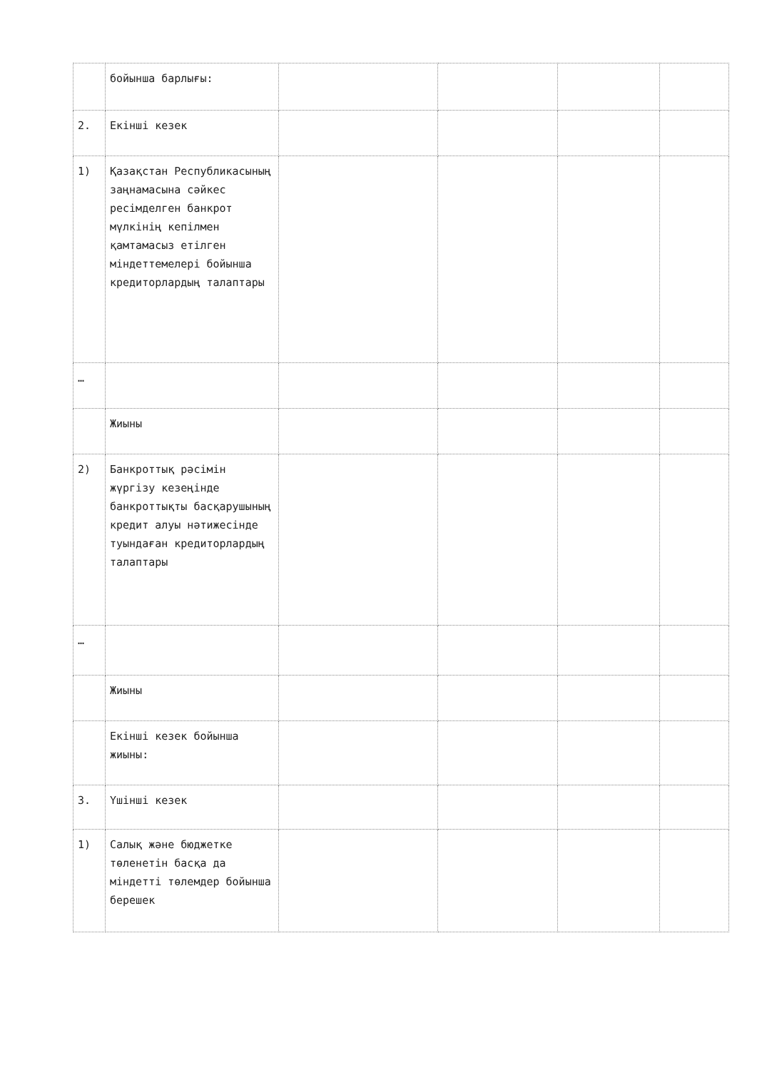| | бойынша барлығы: | | | | |
| 2. | Екінші кезек | | | | |
| 1) | Қазақстан Республикасының заңнамасына сәйкес ресімделген банкрот мүлкінің кепілмен қамтамасыз етілген міндеттемелері бойынша кредиторлардың талаптары | | | | |
| … | | | | | |
| | Жиыны | | | | |
| 2) | Банкроттық рәсімін жүргізу кезеңінде банкроттықты басқарушының кредит алуы нәтижесінде туындаған кредиторлардың талаптары | | | | |
| … | | | | | |
| | Жиыны | | | | |
| | Екінші кезек бойынша жиыны: | | | | |
| 3. | Үшінші кезек | | | | |
| 1) | Салық және бюджетке төленетін басқа да міндетті төлемдер бойынша берешек | | | | |